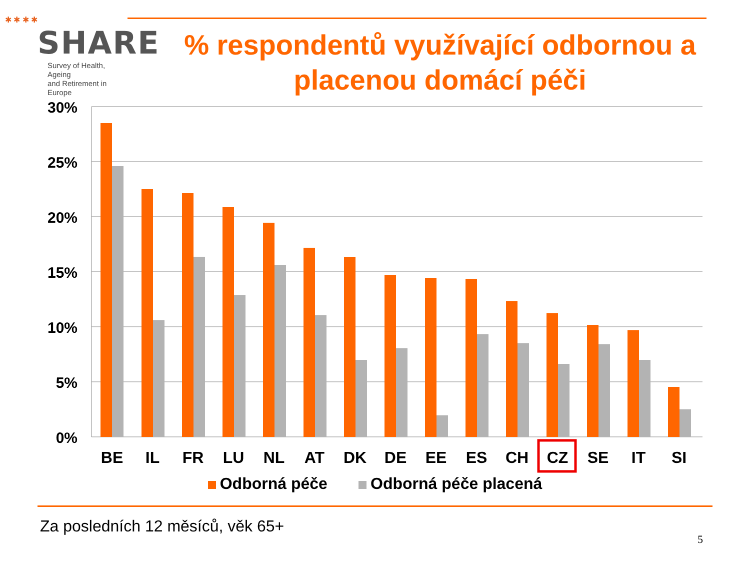✱ ✱ ✱ ✱
SHARE
Survey of Health, Ageing
and Retirement in Europe
% respondentů využívající odbornou a placenou domácí péči
30%
25%
20%
15%
10%
5%
0%
BE
IL
FR
LU
NL
AT
DK
DE
EE
ES
CH
CZ
SE
IT
SI
Odborná péče Odborná péče placená
Za posledních 12 měsíců, věk 65+
5